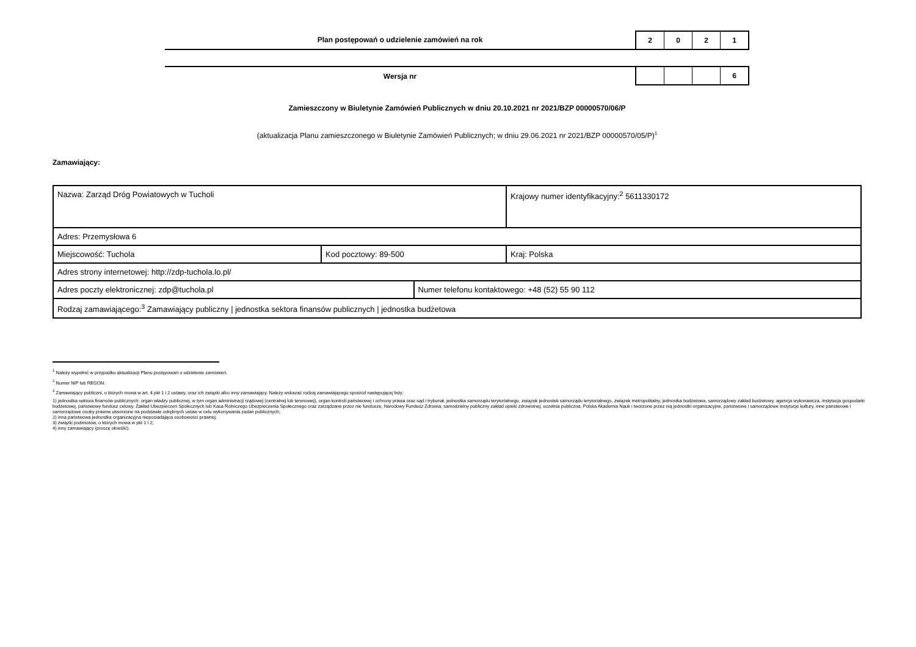Plan postępowań o udzielenie zamówień na rok
2 0 2 1
Wersja nr
6
Zamieszczony w Biuletynie Zamówień Publicznych w dniu 20.10.2021 nr 2021/BZP 00000570/06/P
(aktualizacja Planu zamieszczonego w Biuletynie Zamówień Publicznych; w dniu 29.06.2021 nr 2021/BZP 00000570/05/P)<sup>1</sup>
Zamawiający:
| Nazwa: Zarząd Dróg Powiatowych w Tucholi | | | Krajowy numer identyfikacyjny:<sup>2</sup> 5611330172 |
| Adres: Przemysłowa 6 | | | |
| Miejscowość: Tuchola | Kod pocztowy: 89-500 | | Kraj: Polska |
| Adres strony internetowej: http://zdp-tuchola.lo.pl/ | | | |
| Adres poczty elektronicznej: zdp@tuchola.pl | | Numer telefonu kontaktowego: +48 (52) 55 90 112 | |
| Rodzaj zamawiającego:<sup>3</sup> Zamawiający publiczny / jednostka sektora finansów publicznych / jednostka budżetowa | | | |
<sup>1</sup> Należy wypełnić w przypadku aktualizacji Planu postępowań o udzielenie zamówień.
<sup>2</sup> Numer NIP lub REGON.
<sup>3</sup> Zamawiający publiczni, o których mowa w art. 4 pkt 1 i 2 ustawy, oraz ich związki albo inny zamawiający. Należy wskazać rodzaj zamawiającego spośród następującej listy:
1) jednostka sektora finansów publicznych: organ władzy publicznej, w tym organ administracji rządowej (centralnej lub terenowej), organ kontroli państwowej i ochrony prawa oraz sąd i trybunał, jednostka samorządu terytorialnego, związek jednostek samorządu terytorialnego, związek metropolitalny, jednostka budżetowa, samorządowy zakład budżetowy, agencja wykonawcza, instytucja gospodarki budżetowej, państwowy fundusz celowy, Zakład Ubezpieczeń Społecznych lub Kasa Rolniczego Ubezpieczenia Społecznego oraz zarządzane przez nie fundusze, Narodowy Fundusz Zdrowia, samodzielny publiczny zakład opieki zdrowotnej, uczelnia publiczna, Polska Akademia Nauk i tworzone przez nią jednostki organizacyjne, państwowe i samorządowe instytucje kultury, inne państwowe i samorządowe osoby prawne utworzone na podstawie odrębnych ustaw w celu wykonywania zadań publicznych;
2) inna państwowa jednostka organizacyjna nieposiadająca osobowości prawnej;
3) związki podmiotów, o których mowa w pkt 1 i 2;
4) inny zamawiający (proszę określić).